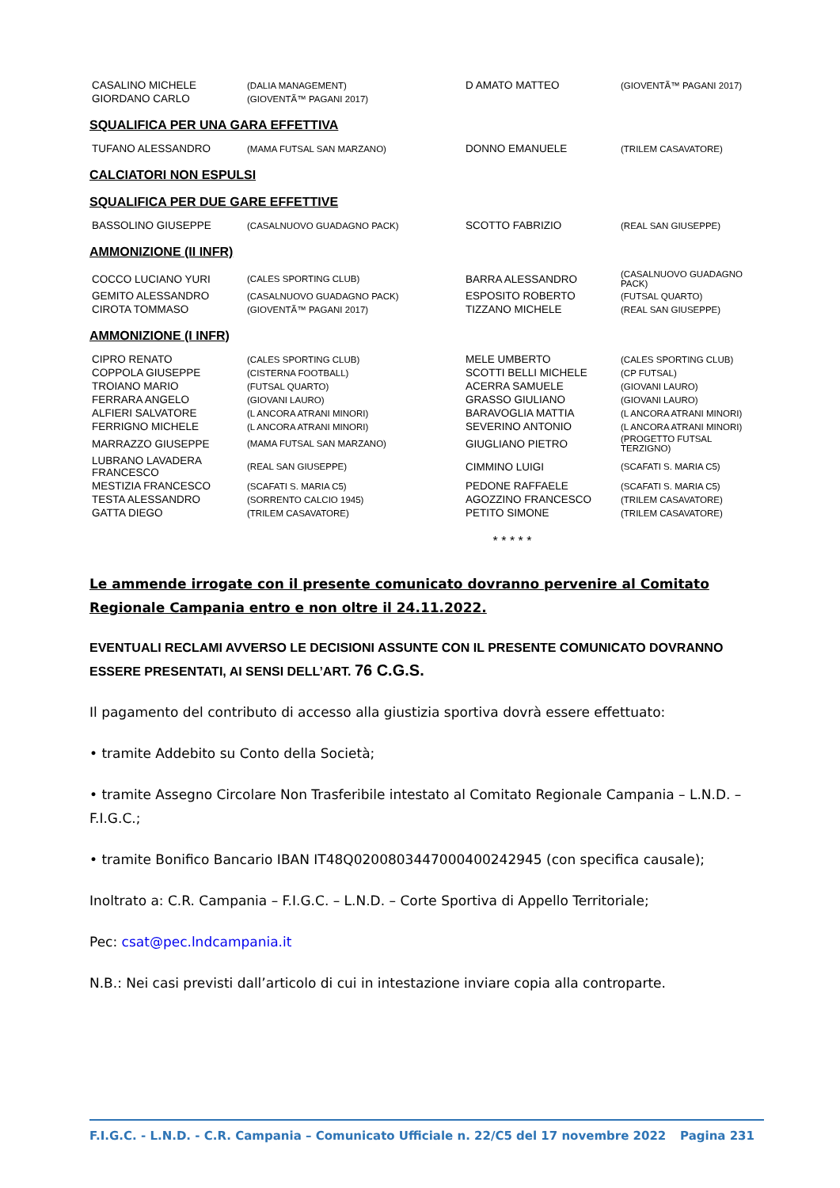| CASALINO MICHELE | (DALIA MANAGEMENT) | D AMATO MATTEO | (GIOVENTÃ™ PAGANI 2017) |
| GIORDANO CARLO | (GIOVENTÃ™ PAGANI 2017) | | |
SQUALIFICA PER UNA GARA EFFETTIVA
| TUFANO ALESSANDRO | (MAMA FUTSAL SAN MARZANO) | DONNO EMANUELE | (TRILEM CASAVATORE) |
CALCIATORI NON ESPULSI
SQUALIFICA PER DUE GARE EFFETTIVE
| BASSOLINO GIUSEPPE | (CASALNUOVO GUADAGNO PACK) | SCOTTO FABRIZIO | (REAL SAN GIUSEPPE) |
AMMONIZIONE (II INFR)
| COCCO LUCIANO YURI | (CALES SPORTING CLUB) | BARRA ALESSANDRO | (CASALNUOVO GUADAGNO PACK) |
| GEMITO ALESSANDRO | (CASALNUOVO GUADAGNO PACK) | ESPOSITO ROBERTO | (FUTSAL QUARTO) |
| CIROTA TOMMASO | (GIOVENTÃ™ PAGANI 2017) | TIZZANO MICHELE | (REAL SAN GIUSEPPE) |
AMMONIZIONE (I INFR)
| CIPRO RENATO | (CALES SPORTING CLUB) | MELE UMBERTO | (CALES SPORTING CLUB) |
| COPPOLA GIUSEPPE | (CISTERNA FOOTBALL) | SCOTTI BELLI MICHELE | (CP FUTSAL) |
| TROIANO MARIO | (FUTSAL QUARTO) | ACERRA SAMUELE | (GIOVANI LAURO) |
| FERRARA ANGELO | (GIOVANI LAURO) | GRASSO GIULIANO | (GIOVANI LAURO) |
| ALFIERI SALVATORE | (L ANCORA ATRANI MINORI) | BARAVOGLIA MATTIA | (L ANCORA ATRANI MINORI) |
| FERRIGNO MICHELE | (L ANCORA ATRANI MINORI) | SEVERINO ANTONIO | (L ANCORA ATRANI MINORI) |
| MARRAZZO GIUSEPPE | (MAMA FUTSAL SAN MARZANO) | GIUGLIANO PIETRO | (PROGETTO FUTSAL TERZIGNO) |
| LUBRANO LAVADERA FRANCESCO | (REAL SAN GIUSEPPE) | CIMMINO LUIGI | (SCAFATI S. MARIA C5) |
| MESTIZIA FRANCESCO | (SCAFATI S. MARIA C5) | PEDONE RAFFAELE | (SCAFATI S. MARIA C5) |
| TESTA ALESSANDRO | (SORRENTO CALCIO 1945) | AGOZZINO FRANCESCO | (TRILEM CASAVATORE) |
| GATTA DIEGO | (TRILEM CASAVATORE) | PETITO SIMONE | (TRILEM CASAVATORE) |
* * * * *
Le ammende irrogate con il presente comunicato dovranno pervenire al Comitato Regionale Campania entro e non oltre il 24.11.2022.
EVENTUALI RECLAMI AVVERSO LE DECISIONI ASSUNTE CON IL PRESENTE COMUNICATO DOVRANNO ESSERE PRESENTATI, AI SENSI DELL’ART. 76 C.G.S.
Il pagamento del contributo di accesso alla giustizia sportiva dovrà essere effettuato:
• tramite Addebito su Conto della Società;
• tramite Assegno Circolare Non Trasferibile intestato al Comitato Regionale Campania – L.N.D. – F.I.G.C.;
• tramite Bonifico Bancario IBAN IT48Q0200803447000400242945 (con specifica causale);
Inoltrato a: C.R. Campania – F.I.G.C. – L.N.D. – Corte Sportiva di Appello Territoriale;
Pec: csat@pec.lndcampania.it
N.B.: Nei casi previsti dall’articolo di cui in intestazione inviare copia alla controparte.
F.I.G.C. - L.N.D. - C.R. Campania – Comunicato Ufficiale n. 22/C5 del 17 novembre 2022 Pagina 231